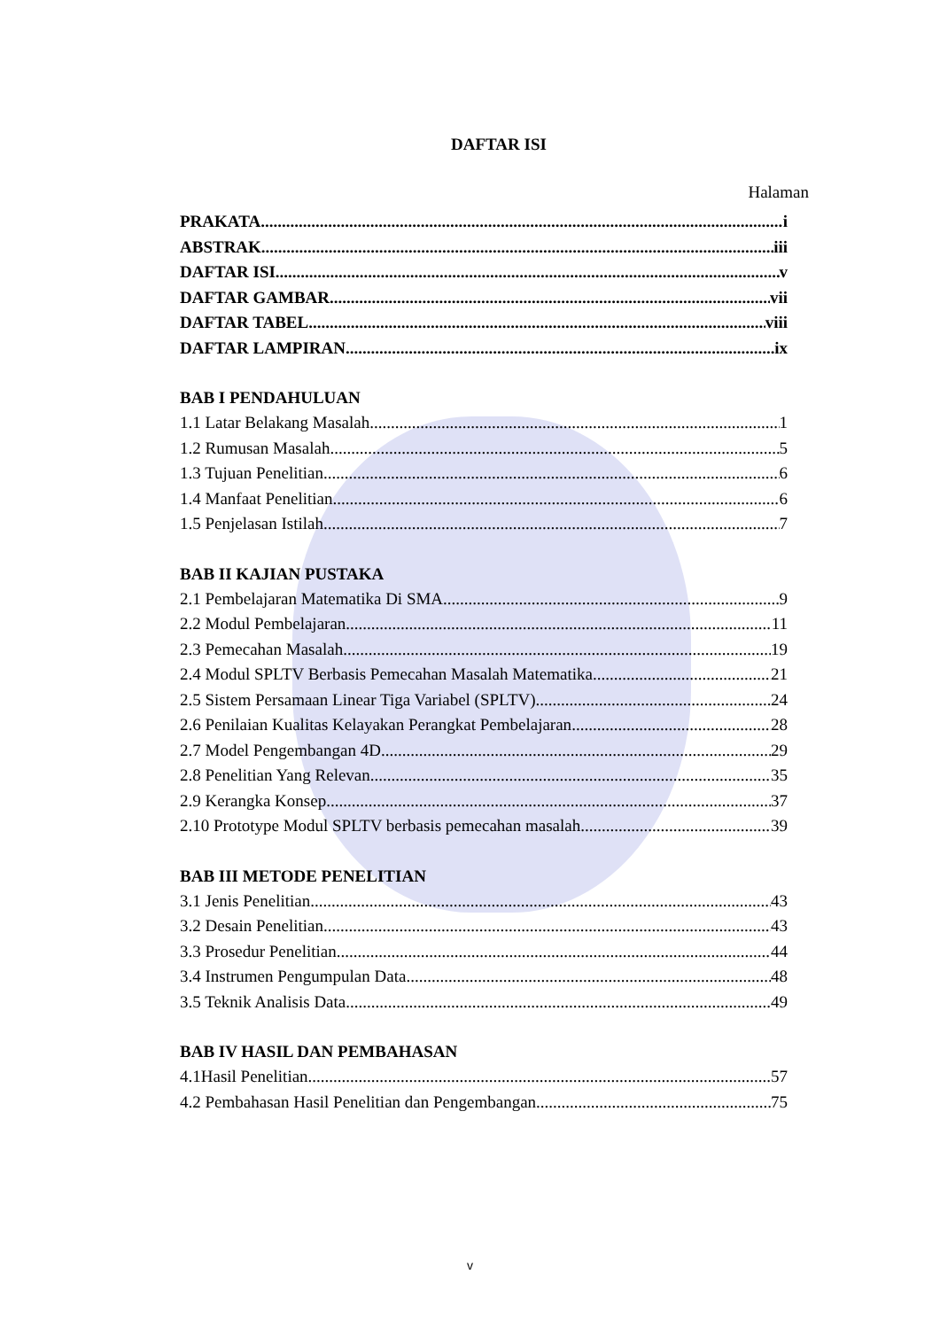DAFTAR ISI
Halaman
PRAKATA i
ABSTRAK iii
DAFTAR ISI v
DAFTAR GAMBAR vii
DAFTAR TABEL viii
DAFTAR LAMPIRAN. ix
BAB I PENDAHULUAN
1.1 Latar Belakang Masalah 1
1.2 Rumusan Masalah 5
1.3 Tujuan Penelitian 6
1.4 Manfaat Penelitian 6
1.5 Penjelasan Istilah 7
BAB II KAJIAN PUSTAKA
2.1 Pembelajaran Matematika Di SMA 9
2.2 Modul Pembelajaran 11
2.3 Pemecahan Masalah 19
2.4 Modul SPLTV Berbasis Pemecahan Masalah Matematika 21
2.5 Sistem Persamaan Linear Tiga Variabel (SPLTV) 24
2.6 Penilaian Kualitas Kelayakan Perangkat Pembelajaran 28
2.7 Model Pengembangan 4D 29
2.8 Penelitian Yang Relevan 35
2.9 Kerangka Konsep 37
2.10 Prototype Modul SPLTV berbasis pemecahan masalah. 39
BAB III METODE PENELITIAN
3.1 Jenis Penelitian 43
3.2 Desain Penelitian 43
3.3 Prosedur Penelitian 44
3.4 Instrumen Pengumpulan Data 48
3.5 Teknik Analisis Data 49
BAB IV HASIL DAN PEMBAHASAN
4.1Hasil Penelitian 57
4.2 Pembahasan Hasil Penelitian dan Pengembangan 75
v